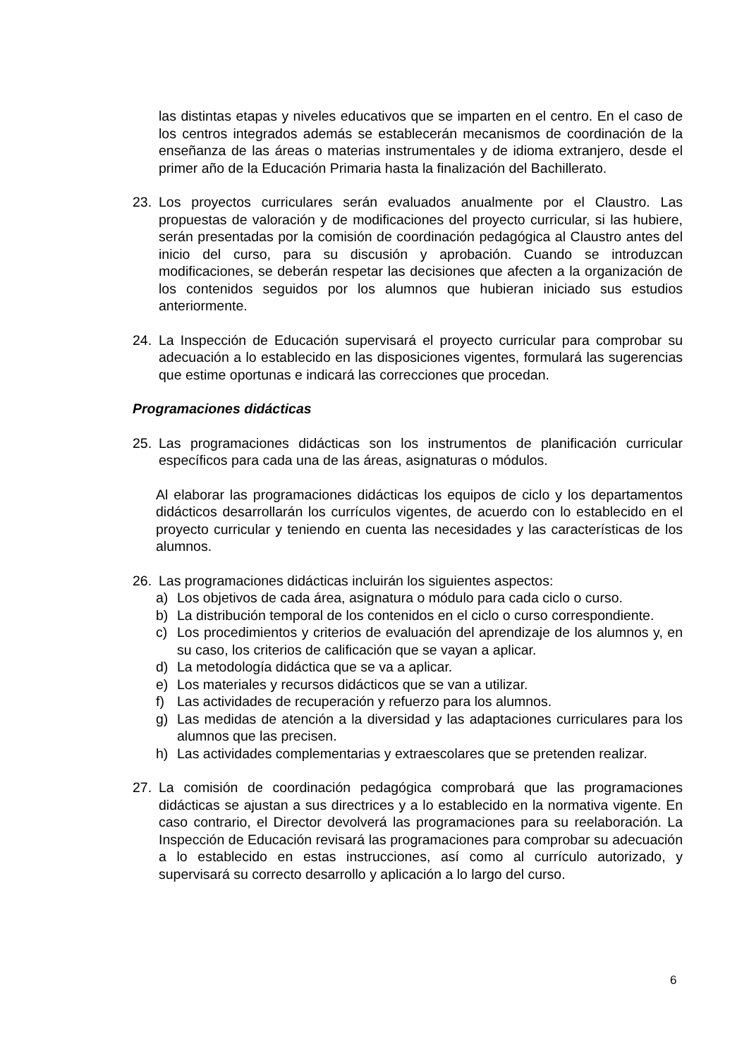las distintas etapas y niveles educativos que se imparten en el centro. En el caso de los centros integrados además se establecerán mecanismos de coordinación de la enseñanza de las áreas o materias instrumentales y de idioma extranjero, desde el primer año de la Educación Primaria hasta la finalización del Bachillerato.
23. Los proyectos curriculares serán evaluados anualmente por el Claustro. Las propuestas de valoración y de modificaciones del proyecto curricular, si las hubiere, serán presentadas por la comisión de coordinación pedagógica al Claustro antes del inicio del curso, para su discusión y aprobación. Cuando se introduzcan modificaciones, se deberán respetar las decisiones que afecten a la organización de los contenidos seguidos por los alumnos que hubieran iniciado sus estudios anteriormente.
24. La Inspección de Educación supervisará el proyecto curricular para comprobar su adecuación a lo establecido en las disposiciones vigentes, formulará las sugerencias que estime oportunas e indicará las correcciones que procedan.
Programaciones didácticas
25. Las programaciones didácticas son los instrumentos de planificación curricular específicos para cada una de las áreas, asignaturas o módulos.
Al elaborar las programaciones didácticas los equipos de ciclo y los departamentos didácticos desarrollarán los currículos vigentes, de acuerdo con lo establecido en el proyecto curricular y teniendo en cuenta las necesidades y las características de los alumnos.
26. Las programaciones didácticas incluirán los siguientes aspectos:
a) Los objetivos de cada área, asignatura o módulo para cada ciclo o curso.
b) La distribución temporal de los contenidos en el ciclo o curso correspondiente.
c) Los procedimientos y criterios de evaluación del aprendizaje de los alumnos y, en su caso, los criterios de calificación que se vayan a aplicar.
d) La metodología didáctica que se va a aplicar.
e) Los materiales y recursos didácticos que se van a utilizar.
f) Las actividades de recuperación y refuerzo para los alumnos.
g) Las medidas de atención a la diversidad y las adaptaciones curriculares para los alumnos que las precisen.
h) Las actividades complementarias y extraescolares que se pretenden realizar.
27. La comisión de coordinación pedagógica comprobará que las programaciones didácticas se ajustan a sus directrices y a lo establecido en la normativa vigente. En caso contrario, el Director devolverá las programaciones para su reelaboración. La Inspección de Educación revisará las programaciones para comprobar su adecuación a lo establecido en estas instrucciones, así como al currículo autorizado, y supervisará su correcto desarrollo y aplicación a lo largo del curso.
6